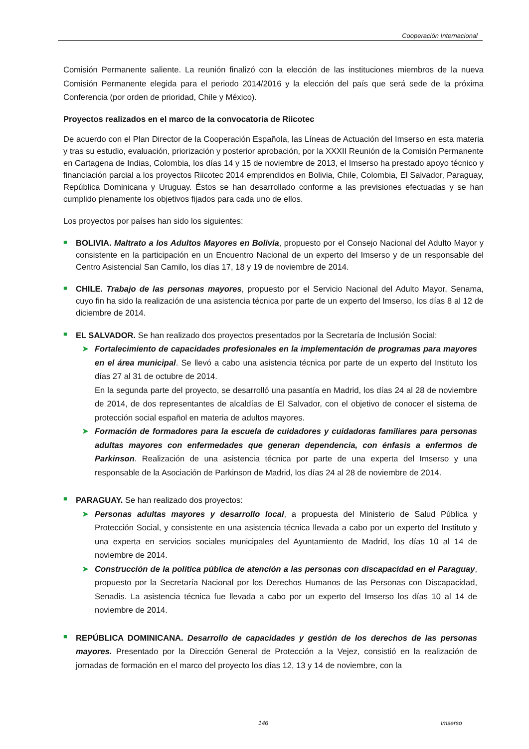Cooperación Internacional
Comisión Permanente saliente. La reunión finalizó con la elección de las instituciones miembros de la nueva Comisión Permanente elegida para el periodo 2014/2016 y la elección del país que será sede de la próxima Conferencia (por orden de prioridad, Chile y México).
Proyectos realizados en el marco de la convocatoria de Riicotec
De acuerdo con el Plan Director de la Cooperación Española, las Líneas de Actuación del Imserso en esta materia y tras su estudio, evaluación, priorización y posterior aprobación, por la XXXII Reunión de la Comisión Permanente en Cartagena de Indias, Colombia, los días 14 y 15 de noviembre de 2013, el Imserso ha prestado apoyo técnico y financiación parcial a los proyectos Riicotec 2014 emprendidos en Bolivia, Chile, Colombia, El Salvador, Paraguay, República Dominicana y Uruguay. Éstos se han desarrollado conforme a las previsiones efectuadas y se han cumplido plenamente los objetivos fijados para cada uno de ellos.
Los proyectos por países han sido los siguientes:
■
BOLIVIA. Maltrato a los Adultos Mayores en Bolivia, propuesto por el Consejo Nacional del Adulto Mayor y consistente en la participación en un Encuentro Nacional de un experto del Imserso y de un responsable del Centro Asistencial San Camilo, los días 17, 18 y 19 de noviembre de 2014.
■
CHILE. Trabajo de las personas mayores, propuesto por el Servicio Nacional del Adulto Mayor, Senama, cuyo fin ha sido la realización de una asistencia técnica por parte de un experto del Imserso, los días 8 al 12 de diciembre de 2014.
■
EL SALVADOR. Se han realizado dos proyectos presentados por la Secretaría de Inclusión Social:
➤ Fortalecimiento de capacidades profesionales en la implementación de programas para mayores en el área municipal. Se llevó a cabo una asistencia técnica por parte de un experto del Instituto los días 27 al 31 de octubre de 2014.
En la segunda parte del proyecto, se desarrolló una pasantía en Madrid, los días 24 al 28 de noviembre de 2014, de dos representantes de alcaldías de El Salvador, con el objetivo de conocer el sistema de protección social español en materia de adultos mayores.
➤ Formación de formadores para la escuela de cuidadores y cuidadoras familiares para personas adultas mayores con enfermedades que generan dependencia, con énfasis a enfermos de Parkinson. Realización de una asistencia técnica por parte de una experta del Imserso y una responsable de la Asociación de Parkinson de Madrid, los días 24 al 28 de noviembre de 2014.
■
PARAGUAY. Se han realizado dos proyectos:
➤ Personas adultas mayores y desarrollo local, a propuesta del Ministerio de Salud Pública y Protección Social, y consistente en una asistencia técnica llevada a cabo por un experto del Instituto y una experta en servicios sociales municipales del Ayuntamiento de Madrid, los días 10 al 14 de noviembre de 2014.
➤ Construcción de la política pública de atención a las personas con discapacidad en el Paraguay, propuesto por la Secretaría Nacional por los Derechos Humanos de las Personas con Discapacidad, Senadis. La asistencia técnica fue llevada a cabo por un experto del Imserso los días 10 al 14 de noviembre de 2014.
■
REPÚBLICA DOMINICANA. Desarrollo de capacidades y gestión de los derechos de las personas mayores. Presentado por la Dirección General de Protección a la Vejez, consistió en la realización de jornadas de formación en el marco del proyecto los días 12, 13 y 14 de noviembre, con la
146 Imserso